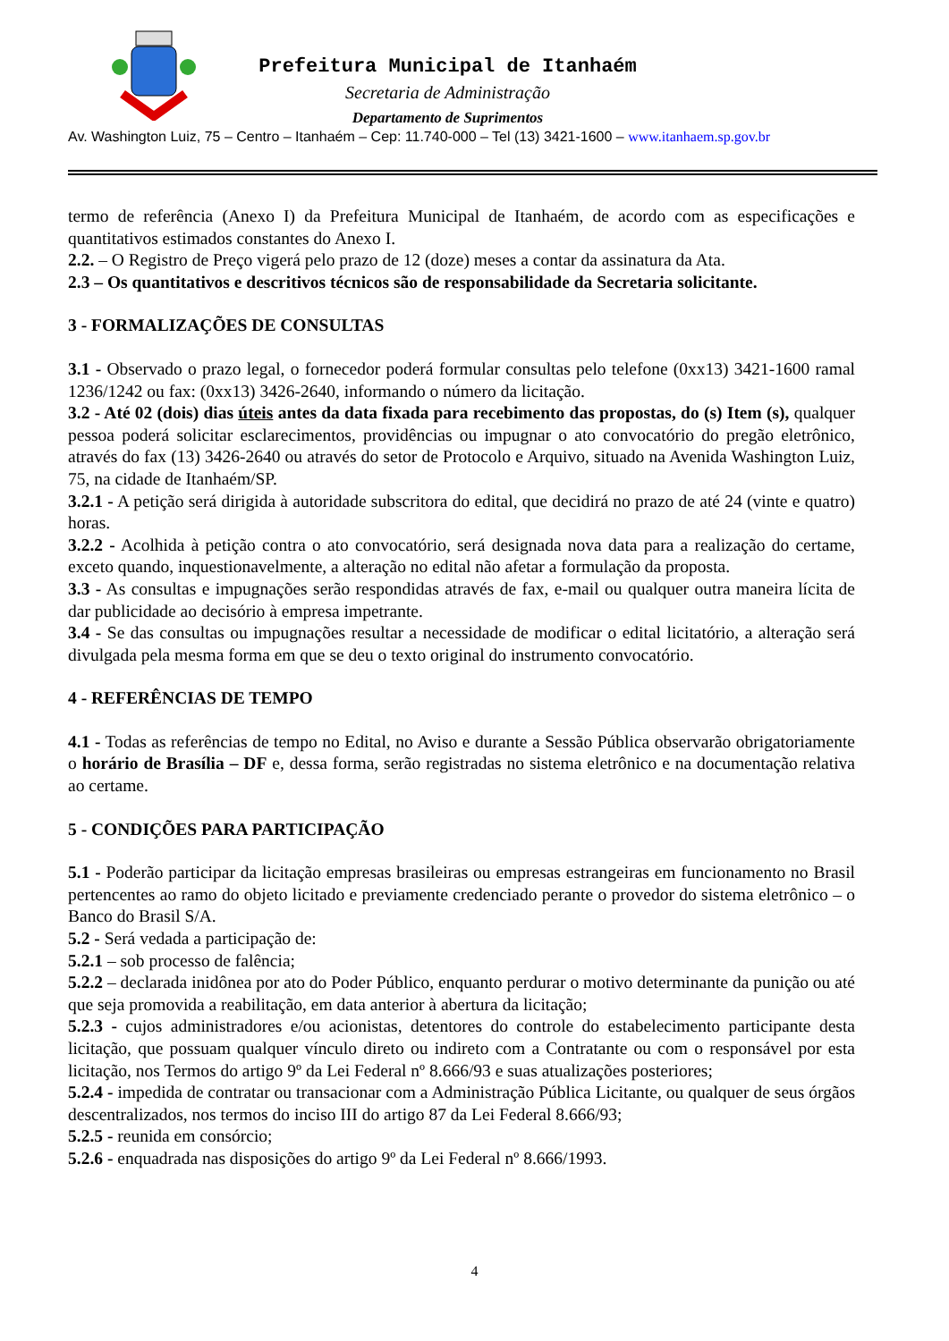Prefeitura Municipal de Itanhaém
Secretaria de Administração
Departamento de Suprimentos
Av. Washington Luiz, 75 – Centro – Itanhaém – Cep: 11.740-000 – Tel (13) 3421-1600 – www.itanhaem.sp.gov.br
termo de referência (Anexo I) da Prefeitura Municipal de Itanhaém, de acordo com as especificações e quantitativos estimados constantes do Anexo I.
2.2. – O Registro de Preço vigerá pelo prazo de 12 (doze) meses a contar da assinatura da Ata.
2.3 – Os quantitativos e descritivos técnicos são de responsabilidade da Secretaria solicitante.
3 - FORMALIZAÇÕES DE CONSULTAS
3.1 - Observado o prazo legal, o fornecedor poderá formular consultas pelo telefone (0xx13) 3421-1600 ramal 1236/1242 ou fax: (0xx13) 3426-2640, informando o número da licitação.
3.2 - Até 02 (dois) dias úteis antes da data fixada para recebimento das propostas, do (s) Item (s), qualquer pessoa poderá solicitar esclarecimentos, providências ou impugnar o ato convocatório do pregão eletrônico, através do fax (13) 3426-2640 ou através do setor de Protocolo e Arquivo, situado na Avenida Washington Luiz, 75, na cidade de Itanhaém/SP.
3.2.1 - A petição será dirigida à autoridade subscritora do edital, que decidirá no prazo de até 24 (vinte e quatro) horas.
3.2.2 - Acolhida à petição contra o ato convocatório, será designada nova data para a realização do certame, exceto quando, inquestionavelmente, a alteração no edital não afetar a formulação da proposta.
3.3 - As consultas e impugnações serão respondidas através de fax, e-mail ou qualquer outra maneira lícita de dar publicidade ao decisório à empresa impetrante.
3.4 - Se das consultas ou impugnações resultar a necessidade de modificar o edital licitatório, a alteração será divulgada pela mesma forma em que se deu o texto original do instrumento convocatório.
4 - REFERÊNCIAS DE TEMPO
4.1 - Todas as referências de tempo no Edital, no Aviso e durante a Sessão Pública observarão obrigatoriamente o horário de Brasília – DF e, dessa forma, serão registradas no sistema eletrônico e na documentação relativa ao certame.
5 - CONDIÇÕES PARA PARTICIPAÇÃO
5.1 - Poderão participar da licitação empresas brasileiras ou empresas estrangeiras em funcionamento no Brasil pertencentes ao ramo do objeto licitado e previamente credenciado perante o provedor do sistema eletrônico – o Banco do Brasil S/A.
5.2 - Será vedada a participação de:
5.2.1 – sob processo de falência;
5.2.2 – declarada inidônea por ato do Poder Público, enquanto perdurar o motivo determinante da punição ou até que seja promovida a reabilitação, em data anterior à abertura da licitação;
5.2.3 - cujos administradores e/ou acionistas, detentores do controle do estabelecimento participante desta licitação, que possuam qualquer vínculo direto ou indireto com a Contratante ou com o responsável por esta licitação, nos Termos do artigo 9º da Lei Federal nº 8.666/93 e suas atualizações posteriores;
5.2.4 - impedida de contratar ou transacionar com a Administração Pública Licitante, ou qualquer de seus órgãos descentralizados, nos termos do inciso III do artigo 87 da Lei Federal 8.666/93;
5.2.5 - reunida em consórcio;
5.2.6 - enquadrada nas disposições do artigo 9º da Lei Federal nº 8.666/1993.
4